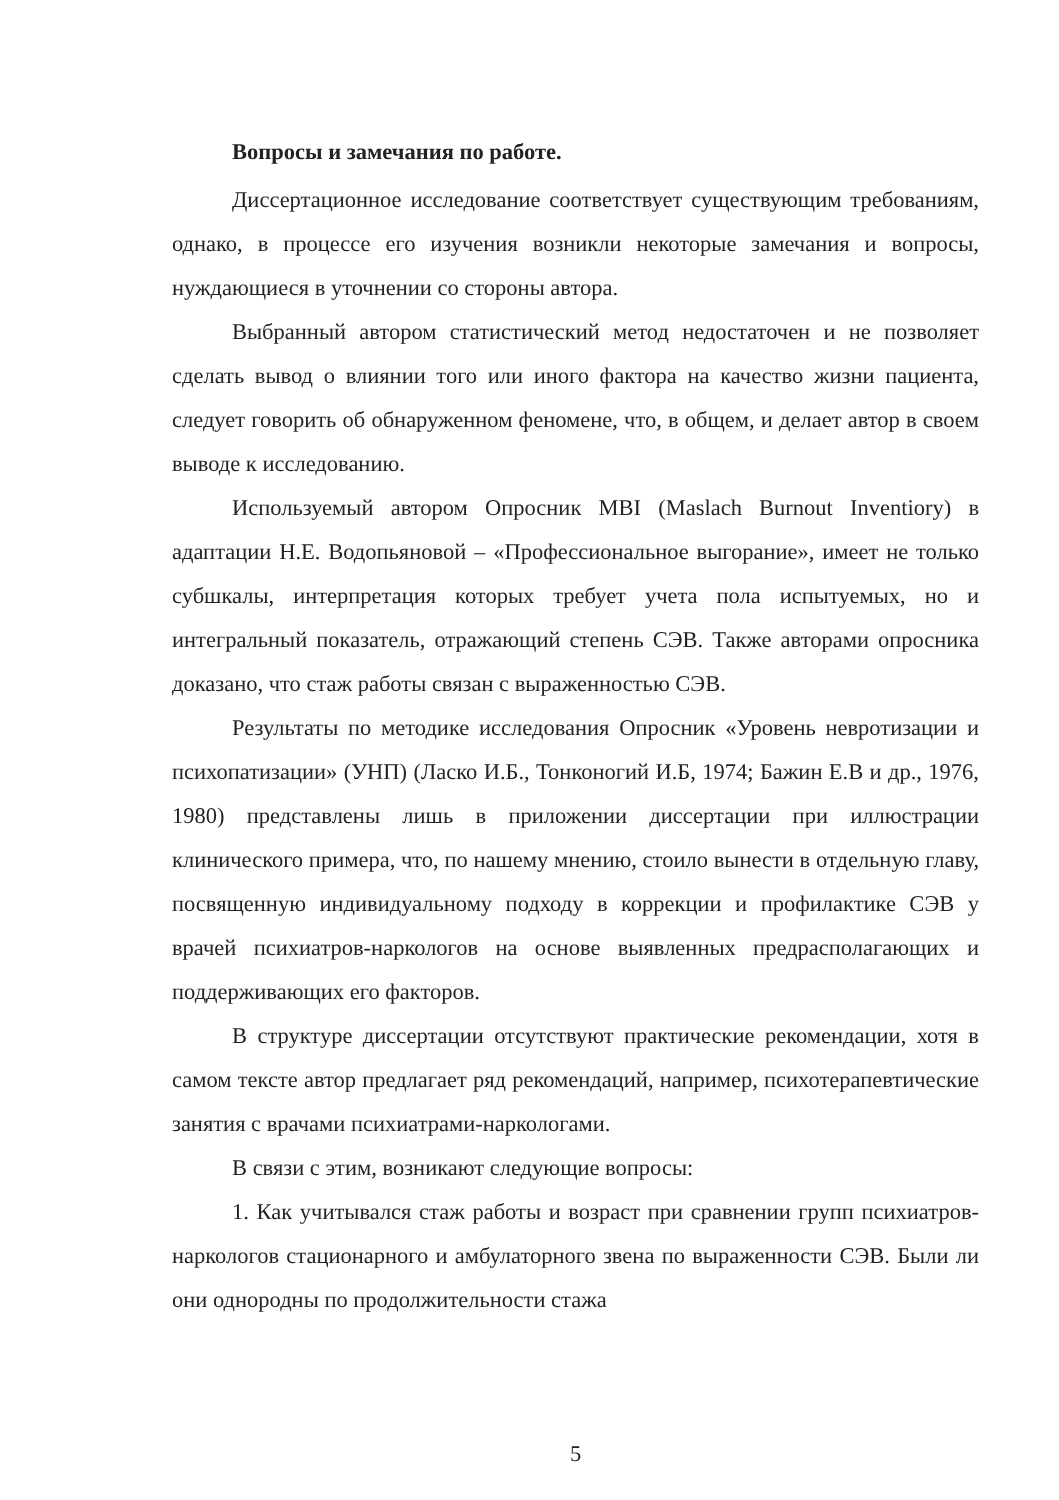Вопросы и замечания по работе.
Диссертационное исследование соответствует существующим требованиям, однако, в процессе его изучения возникли некоторые замечания и вопросы, нуждающиеся в уточнении со стороны автора.
Выбранный автором статистический метод недостаточен и не позволяет сделать вывод о влиянии того или иного фактора на качество жизни пациента, следует говорить об обнаруженном феномене, что, в общем, и делает автор в своем выводе к исследованию.
Используемый автором Опросник MBI (Maslach Burnout Inventiory) в адаптации Н.Е. Водопьяновой – «Профессиональное выгорание», имеет не только субшкалы, интерпретация которых требует учета пола испытуемых, но и интегральный показатель, отражающий степень СЭВ. Также авторами опросника доказано, что стаж работы связан с выраженностью СЭВ.
Результаты по методике исследования Опросник «Уровень невротизации и психопатизации» (УНП) (Ласко И.Б., Тонконогий И.Б, 1974; Бажин Е.В и др., 1976, 1980) представлены лишь в приложении диссертации при иллюстрации клинического примера, что, по нашему мнению, стоило вынести в отдельную главу, посвященную индивидуальному подходу в коррекции и профилактике СЭВ у врачей психиатров-наркологов на основе выявленных предрасполагающих и поддерживающих его факторов.
В структуре диссертации отсутствуют практические рекомендации, хотя в самом тексте автор предлагает ряд рекомендаций, например, психотерапевтические занятия с врачами психиатрами-наркологами.
В связи с этим, возникают следующие вопросы:
1. Как учитывался стаж работы и возраст при сравнении групп психиатров-наркологов стационарного и амбулаторного звена по выраженности СЭВ. Были ли они однородны по продолжительности стажа
5